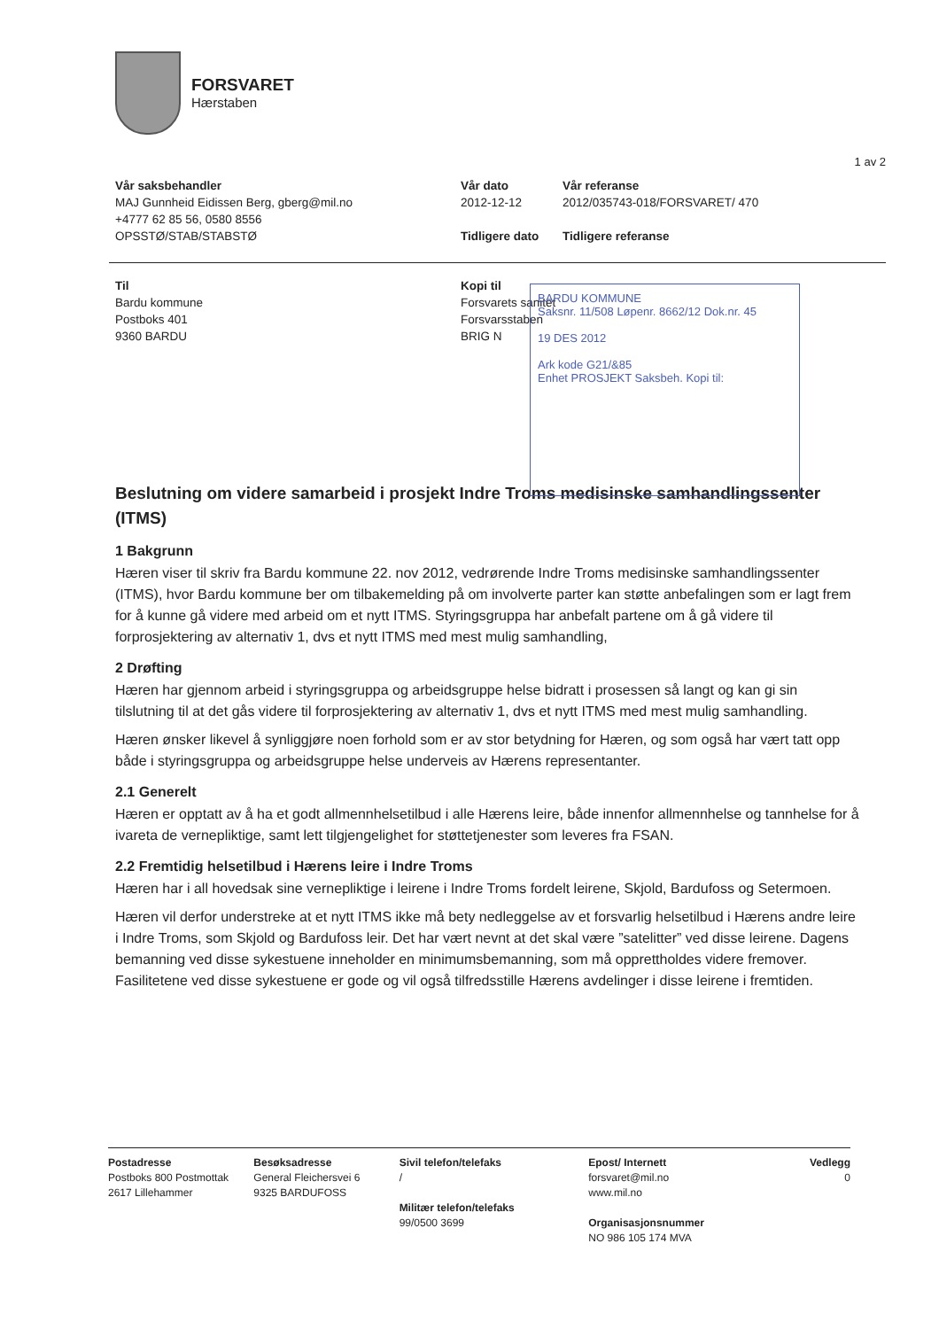FORSVARET
Hærstaben
1 av 2
Vår saksbehandler
MAJ Gunnheid Eidissen Berg, gberg@mil.no
+4777 62 85 56, 0580 8556
OPSSTØ/STAB/STABSTØ
Vår dato
2012-12-12
Tidligere dato
Vår referanse
2012/035743-018/FORSVARET/ 470
Tidligere referanse
Til
Bardu kommune
Postboks 401
9360 BARDU
Kopi til
Forsvarets sanitet
Forsvarsstaben
BRIG N
BARDU KOMMUNE
Saksnr. 11/508 Løpenr. 8662/12 Dok.nr. 45
19 DES 2012
Ark kode G21/&85
Enhet PROSJEKT Saksbeh. Kopi til:
Beslutning om videre samarbeid i prosjekt Indre Troms medisinske samhandlingssenter (ITMS)
1 Bakgrunn
Hæren viser til skriv fra Bardu kommune 22. nov 2012, vedrørende Indre Troms medisinske samhandlingssenter (ITMS), hvor Bardu kommune ber om tilbakemelding på om involverte parter kan støtte anbefalingen som er lagt frem for å kunne gå videre med arbeid om et nytt ITMS. Styringsgruppa har anbefalt partene om å gå videre til forprosjektering av alternativ 1, dvs et nytt ITMS med mest mulig samhandling,
2 Drøfting
Hæren har gjennom arbeid i styringsgruppa og arbeidsgruppe helse bidratt i prosessen så langt og kan gi sin tilslutning til at det gås videre til forprosjektering av alternativ 1, dvs et nytt ITMS med mest mulig samhandling.
Hæren ønsker likevel å synliggjøre noen forhold som er av stor betydning for Hæren, og som også har vært tatt opp både i styringsgruppa og arbeidsgruppe helse underveis av Hærens representanter.
2.1 Generelt
Hæren er opptatt av å ha et godt allmennhelsetilbud i alle Hærens leire, både innenfor allmennhelse og tannhelse for å ivareta de vernepliktige, samt lett tilgjengelighet for støttetjenester som leveres fra FSAN.
2.2 Fremtidig helsetilbud i Hærens leire i Indre Troms
Hæren har i all hovedsak sine vernepliktige i leirene i Indre Troms fordelt leirene, Skjold, Bardufoss og Setermoen.
Hæren vil derfor understreke at et nytt ITMS ikke må bety nedleggelse av et forsvarlig helsetilbud i Hærens andre leire i Indre Troms, som Skjold og Bardufoss leir. Det har vært nevnt at det skal være ”satelitter” ved disse leirene. Dagens bemanning ved disse sykestuene inneholder en minimumsbemanning, som må opprettholdes videre fremover. Fasilitetene ved disse sykestuene er gode og vil også tilfredsstille Hærens avdelinger i disse leirene i fremtiden.
Postadresse
Postboks 800 Postmottak
2617 Lillehammer
Besøksadresse
General Fleichersvei 6
9325 BARDUFOSS
Sivil telefon/telefaks
/
Militær telefon/telefaks
99/0500 3699
Epost/ Internett
forsvaret@mil.no
www.mil.no
Organisasjonsnummer
NO 986 105 174 MVA
Vedlegg
0